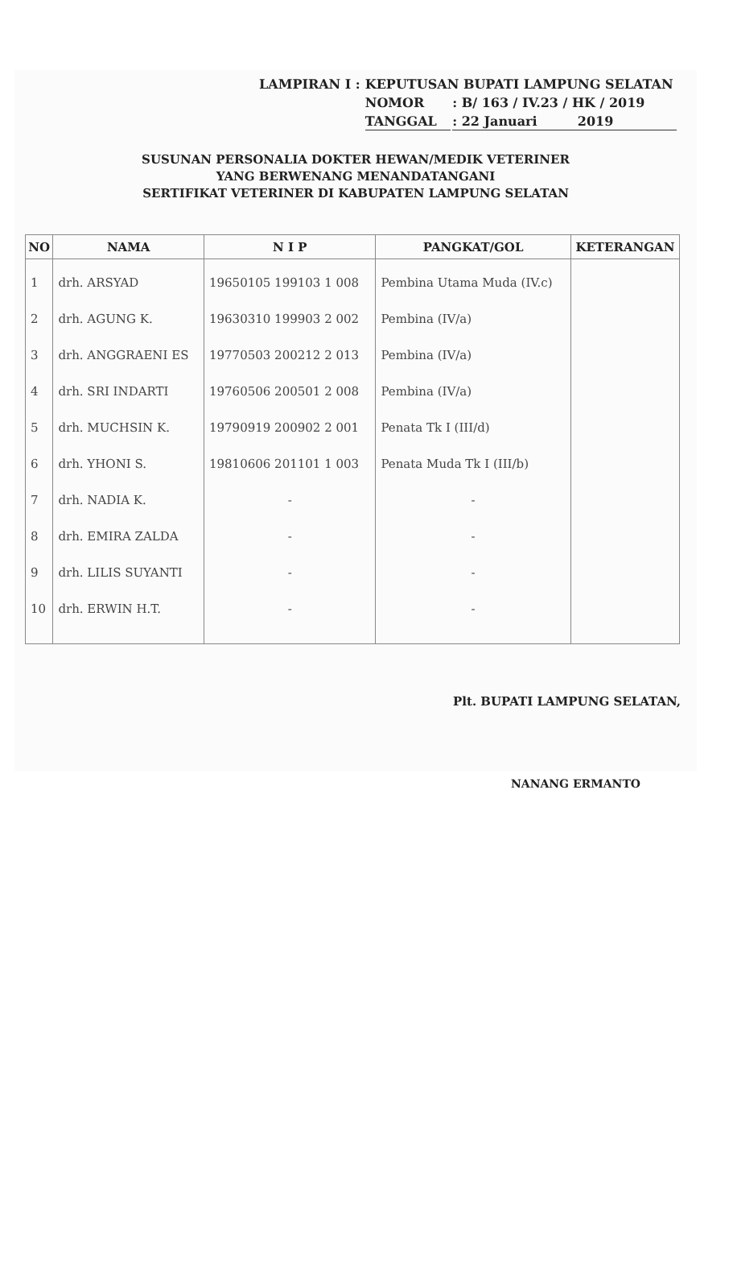| LAMPIRAN I : | KEPUTUSAN BUPATI LAMPUNG SELATAN | |
| | NOMOR | : B/ 163 / IV.23 / HK / 2019 |
| | TANGGAL | : 22 Januari 2019 |
SUSUNAN PERSONALIA DOKTER HEWAN/MEDIK VETERINER
YANG BERWENANG MENANDATANGANI
SERTIFIKAT VETERINER DI KABUPATEN LAMPUNG SELATAN
| NO | NAMA | N I P | PANGKAT/GOL | KETERANGAN |
| --- | --- | --- | --- | --- |
| 1 | drh. ARSYAD | 19650105 199103 1 008 | Pembina Utama Muda (IV.c) | |
| 2 | drh. AGUNG K. | 19630310 199903 2 002 | Pembina (IV/a) | |
| 3 | drh. ANGGRAENI ES | 19770503 200212 2 013 | Pembina (IV/a) | |
| 4 | drh. SRI INDARTI | 19760506 200501 2 008 | Pembina (IV/a) | |
| 5 | drh. MUCHSIN K. | 19790919 200902 2 001 | Penata Tk I (III/d) | |
| 6 | drh. YHONI S. | 19810606 201101 1 003 | Penata Muda Tk I (III/b) | |
| 7 | drh. NADIA K. | - | - | |
| 8 | drh. EMIRA ZALDA | - | - | |
| 9 | drh. LILIS SUYANTI | - | - | |
| 10 | drh. ERWIN H.T. | - | - | |
Plt. BUPATI LAMPUNG SELATAN,
NANANG ERMANTO